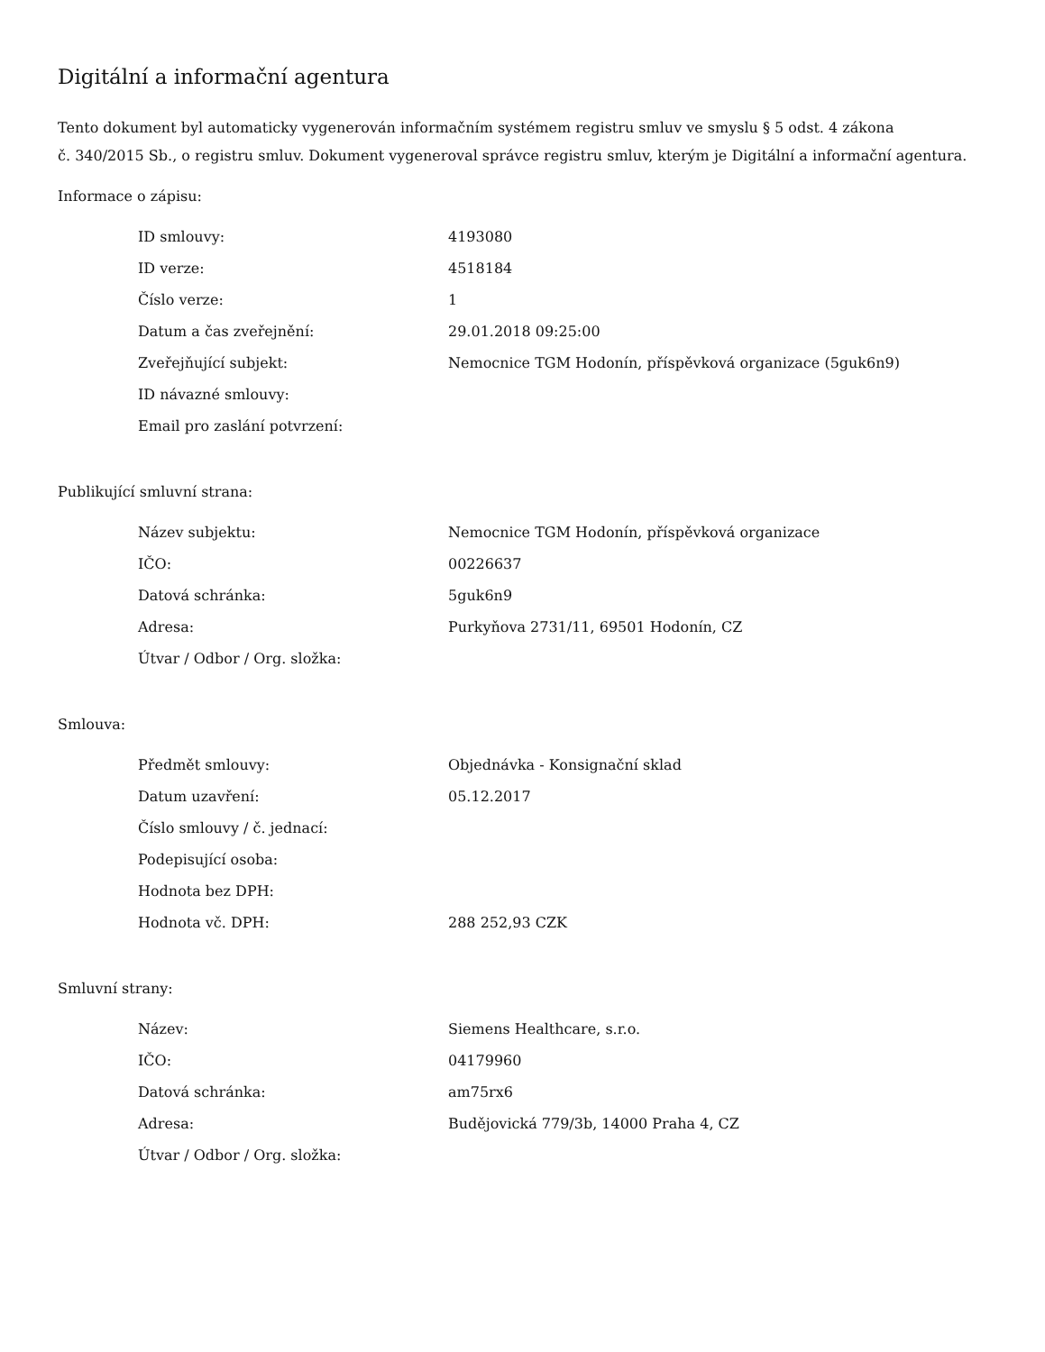Digitální a informační agentura
Tento dokument byl automaticky vygenerován informačním systémem registru smluv ve smyslu § 5 odst. 4 zákona
č. 340/2015 Sb., o registru smluv. Dokument vygeneroval správce registru smluv, kterým je Digitální a informační agentura.
Informace o zápisu:
| ID smlouvy: | 4193080 |
| ID verze: | 4518184 |
| Číslo verze: | 1 |
| Datum a čas zveřejnění: | 29.01.2018 09:25:00 |
| Zveřejňující subjekt: | Nemocnice TGM Hodonín, příspěvková organizace (5guk6n9) |
| ID návazné smlouvy: | |
| Email pro zaslání potvrzení: | |
Publikující smluvní strana:
| Název subjektu: | Nemocnice TGM Hodonín, příspěvková organizace |
| IČO: | 00226637 |
| Datová schránka: | 5guk6n9 |
| Adresa: | Purkyňova 2731/11, 69501 Hodonín, CZ |
| Útvar / Odbor / Org. složka: | |
Smlouva:
| Předmět smlouvy: | Objednávka - Konsignační sklad |
| Datum uzavření: | 05.12.2017 |
| Číslo smlouvy / č. jednací: | |
| Podepisující osoba: | |
| Hodnota bez DPH: | |
| Hodnota vč. DPH: | 288 252,93 CZK |
Smluvní strany:
| Název: | Siemens Healthcare, s.r.o. |
| IČO: | 04179960 |
| Datová schránka: | am75rx6 |
| Adresa: | Budějovická 779/3b, 14000 Praha 4, CZ |
| Útvar / Odbor / Org. složka: | |